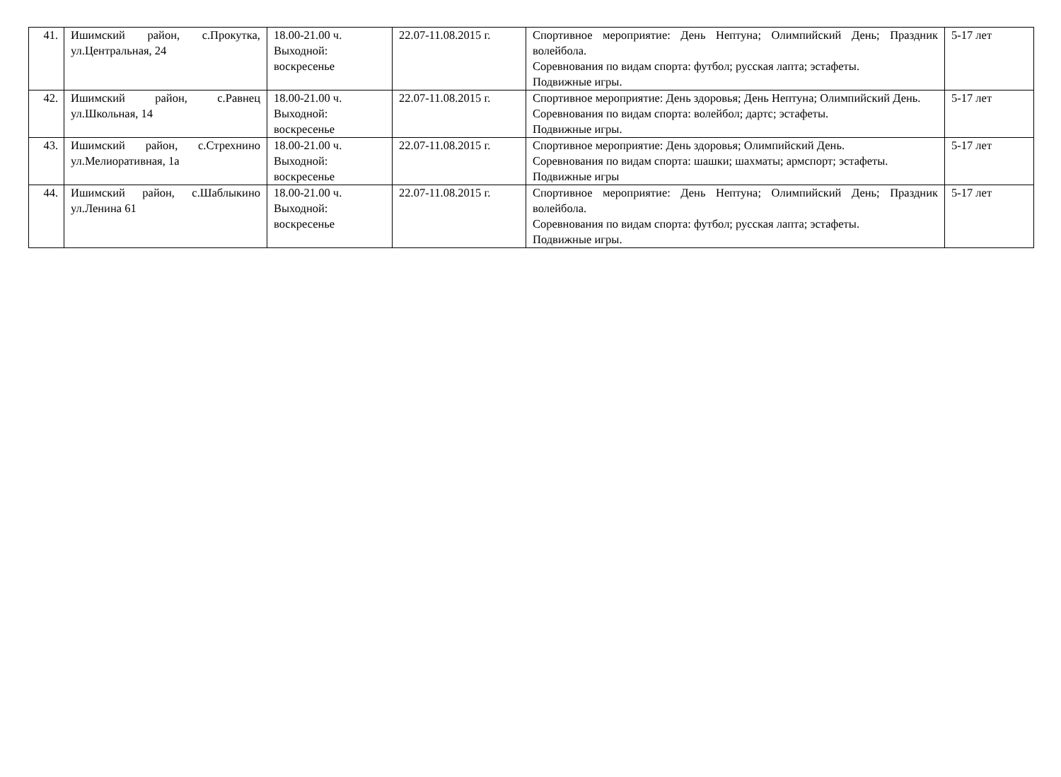| 41. | Ишимский район, с.Прокутка, ул.Центральная, 24 | 18.00-21.00 ч. Выходной: воскресенье | 22.07-11.08.2015 г. | Спортивное мероприятие: День Нептуна; Олимпийский День; Праздник волейбола. Соревнования по видам спорта: футбол; русская лапта; эстафеты. Подвижные игры. | 5-17 лет |
| 42. | Ишимский район, с.Равнец ул.Школьная, 14 | 18.00-21.00 ч. Выходной: воскресенье | 22.07-11.08.2015 г. | Спортивное мероприятие: День здоровья; День Нептуна; Олимпийский День. Соревнования по видам спорта: волейбол; дартс; эстафеты. Подвижные игры. | 5-17 лет |
| 43. | Ишимский район, с.Стрехнино ул.Мелиоративная, 1а | 18.00-21.00 ч. Выходной: воскресенье | 22.07-11.08.2015 г. | Спортивное мероприятие: День здоровья; Олимпийский День. Соревнования по видам спорта: шашки; шахматы; армспорт; эстафеты. Подвижные игры | 5-17 лет |
| 44. | Ишимский район, с.Шаблыкино ул.Ленина 61 | 18.00-21.00 ч. Выходной: воскресенье | 22.07-11.08.2015 г. | Спортивное мероприятие: День Нептуна; Олимпийский День; Праздник волейбола. Соревнования по видам спорта: футбол; русская лапта; эстафеты. Подвижные игры. | 5-17 лет |